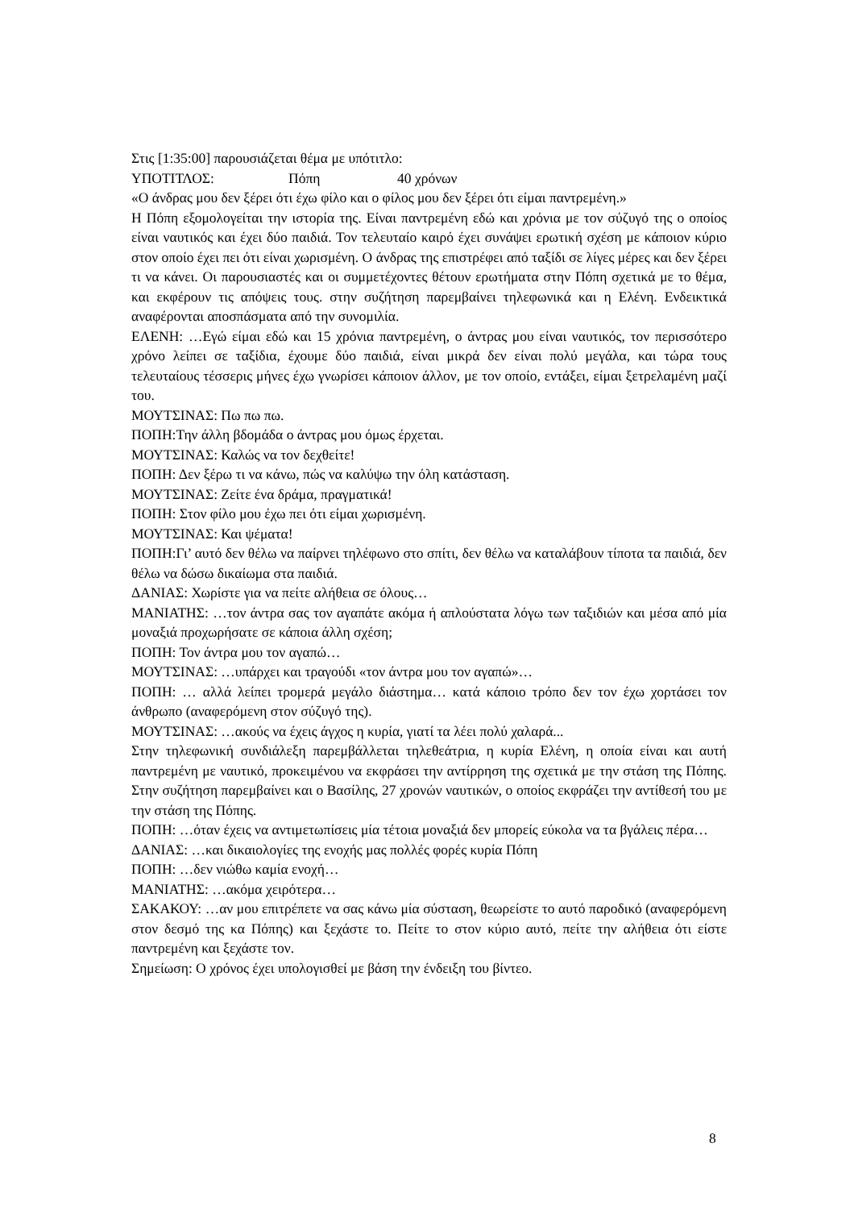Στις [1:35:00] παρουσιάζεται θέμα με υπότιτλο:
ΥΠΟΤΙΤΛΟΣ: Πόπη 40 χρόνων
«Ο άνδρας μου δεν ξέρει ότι έχω φίλο και ο φίλος μου δεν ξέρει ότι είμαι παντρεμένη.»
Η Πόπη εξομολογείται την ιστορία της. Είναι παντρεμένη εδώ και χρόνια με τον σύζυγό της ο οποίος είναι ναυτικός και έχει δύο παιδιά. Τον τελευταίο καιρό έχει συνάψει ερωτική σχέση με κάποιον κύριο στον οποίο έχει πει ότι είναι χωρισμένη. Ο άνδρας της επιστρέφει από ταξίδι σε λίγες μέρες και δεν ξέρει τι να κάνει. Οι παρουσιαστές και οι συμμετέχοντες θέτουν ερωτήματα στην Πόπη σχετικά με το θέμα, και εκφέρουν τις απόψεις τους. στην συζήτηση παρεμβαίνει τηλεφωνικά και η Ελένη. Ενδεικτικά αναφέρονται αποσπάσματα από την συνομιλία.
ΕΛΕΝΗ: …Εγώ είμαι εδώ και 15 χρόνια παντρεμένη, ο άντρας μου είναι ναυτικός, τον περισσότερο χρόνο λείπει σε ταξίδια, έχουμε δύο παιδιά, είναι μικρά δεν είναι πολύ μεγάλα, και τώρα τους τελευταίους τέσσερις μήνες έχω γνωρίσει κάποιον άλλον, με τον οποίο, εντάξει, είμαι ξετρελαμένη μαζί του.
ΜΟΥΤΣΙΝΑΣ: Πω πω πω.
ΠΟΠΗ:Την άλλη βδομάδα ο άντρας μου όμως έρχεται.
ΜΟΥΤΣΙΝΑΣ: Καλώς να τον δεχθείτε!
ΠΟΠΗ: Δεν ξέρω τι να κάνω, πώς να καλύψω την όλη κατάσταση.
ΜΟΥΤΣΙΝΑΣ: Ζείτε ένα δράμα, πραγματικά!
ΠΟΠΗ: Στον φίλο μου έχω πει ότι είμαι χωρισμένη.
ΜΟΥΤΣΙΝΑΣ: Και ψέματα!
ΠΟΠΗ:Γι’ αυτό δεν θέλω να παίρνει τηλέφωνο στο σπίτι, δεν θέλω να καταλάβουν τίποτα τα παιδιά, δεν θέλω να δώσω δικαίωμα στα παιδιά.
ΔΑΝΙΑΣ: Χωρίστε για να πείτε αλήθεια σε όλους…
ΜΑΝΙΑΤΗΣ: …τον άντρα σας τον αγαπάτε ακόμα ή απλούστατα λόγω των ταξιδιών και μέσα από μία μοναξιά προχωρήσατε σε κάποια άλλη σχέση;
ΠΟΠΗ: Τον άντρα μου τον αγαπώ…
ΜΟΥΤΣΙΝΑΣ: …υπάρχει και τραγούδι «τον άντρα μου τον αγαπώ»…
ΠΟΠΗ: … αλλά λείπει τρομερά μεγάλο διάστημα… κατά κάποιο τρόπο δεν τον έχω χορτάσει τον άνθρωπο (αναφερόμενη στον σύζυγό της).
ΜΟΥΤΣΙΝΑΣ: …ακούς να έχεις άγχος η κυρία, γιατί τα λέει πολύ χαλαρά...
Στην τηλεφωνική συνδιάλεξη παρεμβάλλεται τηλεθεάτρια, η κυρία Ελένη, η οποία είναι και αυτή παντρεμένη με ναυτικό, προκειμένου να εκφράσει την αντίρρηση της σχετικά με την στάση της Πόπης. Στην συζήτηση παρεμβαίνει και ο Βασίλης, 27 χρονών ναυτικών, ο οποίος εκφράζει την αντίθεσή του με την στάση της Πόπης.
ΠΟΠΗ: …όταν έχεις να αντιμετωπίσεις μία τέτοια μοναξιά δεν μπορείς εύκολα να τα βγάλεις πέρα…
ΔΑΝΙΑΣ: …και δικαιολογίες της ενοχής μας πολλές φορές κυρία Πόπη
ΠΟΠΗ: …δεν νιώθω καμία ενοχή…
ΜΑΝΙΑΤΗΣ: …ακόμα χειρότερα…
ΣΑΚΑΚΟΥ: …αν μου επιτρέπετε να σας κάνω μία σύσταση, θεωρείστε το αυτό παροδικό (αναφερόμενη στον δεσμό της κα Πόπης) και ξεχάστε το. Πείτε το στον κύριο αυτό, πείτε την αλήθεια ότι είστε παντρεμένη και ξεχάστε τον.
Σημείωση: Ο χρόνος έχει υπολογισθεί με βάση την ένδειξη του βίντεο.
8